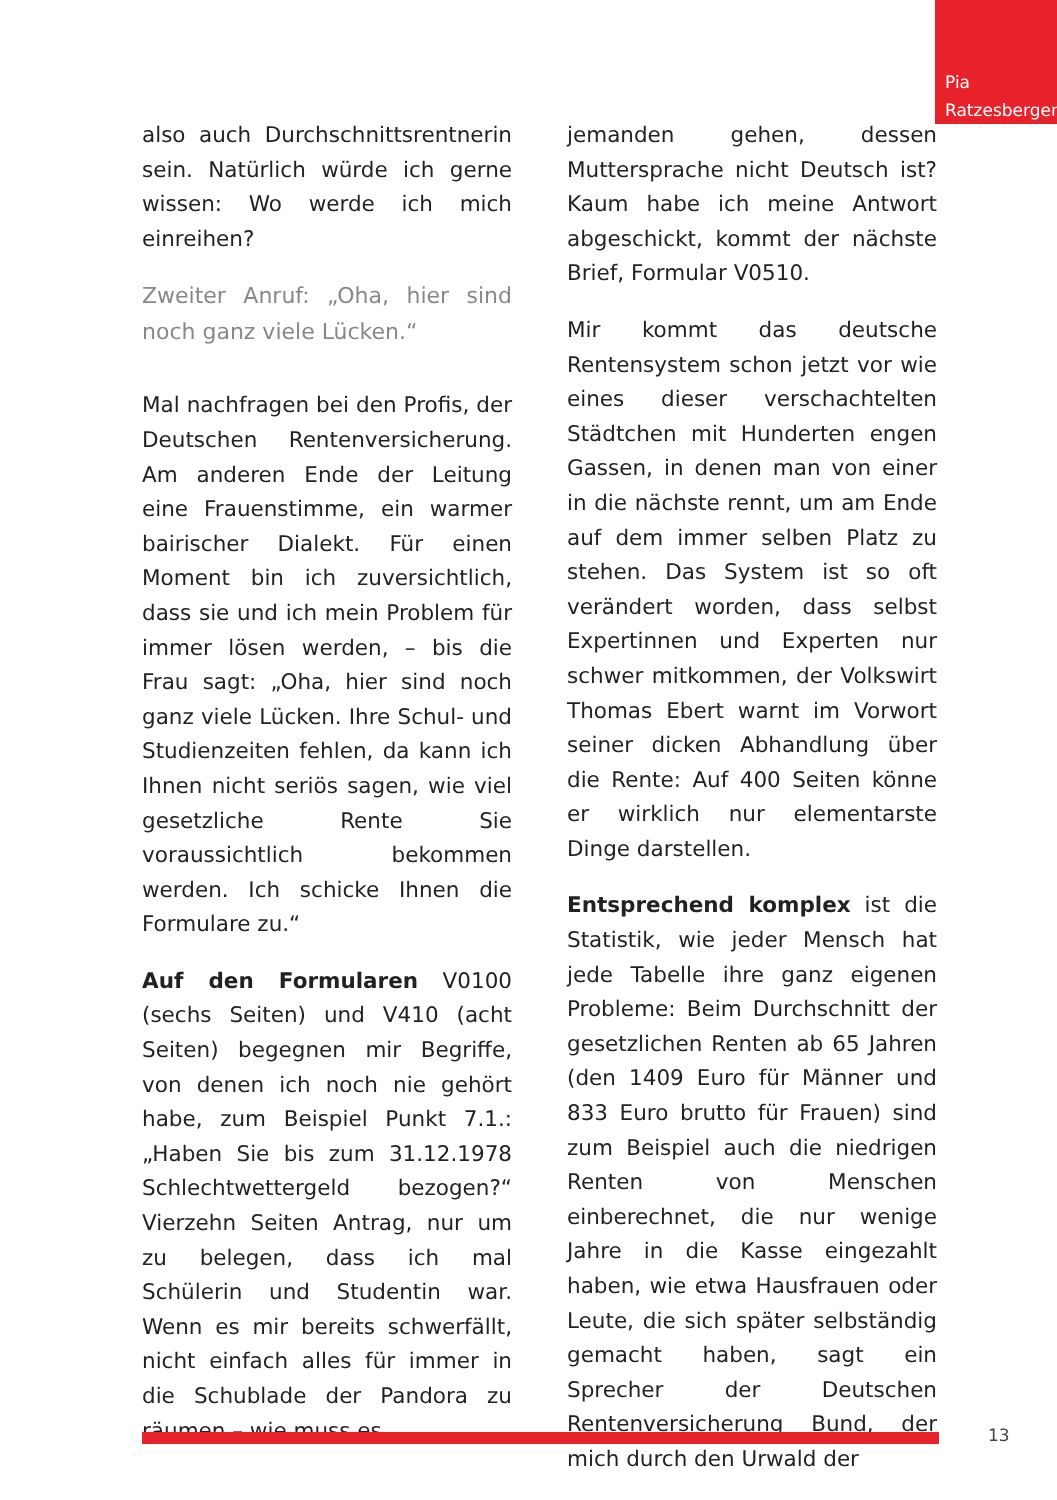Pia
Ratzesberger
also auch Durchschnittsrentnerin sein. Natürlich würde ich gerne wissen: Wo werde ich mich einreihen?
Zweiter Anruf: „Oha, hier sind noch ganz viele Lücken.“
Mal nachfragen bei den Profis, der Deutschen Rentenversicherung. Am anderen Ende der Leitung eine Frauenstimme, ein warmer bairischer Dialekt. Für einen Moment bin ich zuversichtlich, dass sie und ich mein Problem für immer lösen werden, – bis die Frau sagt: „Oha, hier sind noch ganz viele Lücken. Ihre Schul- und Studienzeiten fehlen, da kann ich Ihnen nicht seriös sagen, wie viel gesetzliche Rente Sie voraussichtlich bekommen werden. Ich schicke Ihnen die Formulare zu.“
Auf den Formularen V0100 (sechs Seiten) und V410 (acht Seiten) begegnen mir Begriffe, von denen ich noch nie gehört habe, zum Beispiel Punkt 7.1.: „Haben Sie bis zum 31.12.1978 Schlechtwettergeld bezogen?“ Vierzehn Seiten Antrag, nur um zu belegen, dass ich mal Schülerin und Studentin war. Wenn es mir bereits schwerfällt, nicht einfach alles für immer in die Schublade der Pandora zu räumen – wie muss es
jemanden gehen, dessen Muttersprache nicht Deutsch ist? Kaum habe ich meine Antwort abgeschickt, kommt der nächste Brief, Formular V0510.
Mir kommt das deutsche Rentensystem schon jetzt vor wie eines dieser verschachtelten Städtchen mit Hunderten engen Gassen, in denen man von einer in die nächste rennt, um am Ende auf dem immer selben Platz zu stehen. Das System ist so oft verändert worden, dass selbst Expertinnen und Experten nur schwer mitkommen, der Volkswirt Thomas Ebert warnt im Vorwort seiner dicken Abhandlung über die Rente: Auf 400 Seiten könne er wirklich nur elementarste Dinge darstellen.
Entsprechend komplex ist die Statistik, wie jeder Mensch hat jede Tabelle ihre ganz eigenen Probleme: Beim Durchschnitt der gesetzlichen Renten ab 65 Jahren (den 1409 Euro für Männer und 833 Euro brutto für Frauen) sind zum Beispiel auch die niedrigen Renten von Menschen einberechnet, die nur wenige Jahre in die Kasse eingezahlt haben, wie etwa Hausfrauen oder Leute, die sich später selbständig gemacht haben, sagt ein Sprecher der Deutschen Rentenversicherung Bund, der mich durch den Urwald der
13